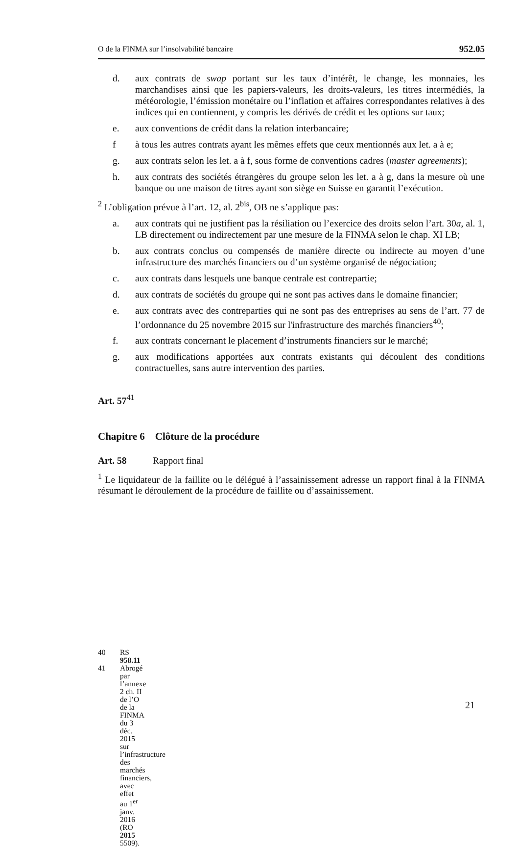O de la FINMA sur l’insolvabilité bancaire 952.05
d. aux contrats de swap portant sur les taux d’intérêt, le change, les monnaies, les marchandises ainsi que les papiers-valeurs, les droits-valeurs, les titres intermédiés, la météorologie, l’émission monétaire ou l’inflation et affaires correspondantes relatives à des indices qui en contiennent, y compris les dérivés de crédit et les options sur taux;
e. aux conventions de crédit dans la relation interbancaire;
f à tous les autres contrats ayant les mêmes effets que ceux mentionnés aux let. a à e;
g. aux contrats selon les let. a à f, sous forme de conventions cadres (master agreements);
h. aux contrats des sociétés étrangères du groupe selon les let. a à g, dans la mesure où une banque ou une maison de titres ayant son siège en Suisse en garantit l’exécution.
<sup>2</sup> L’obligation prévue à l’art. 12, al. 2<sup>bis</sup>, OB ne s’applique pas:
a. aux contrats qui ne justifient pas la résiliation ou l’exercice des droits selon l’art. 30a, al. 1, LB directement ou indirectement par une mesure de la FINMA selon le chap. XI LB;
b. aux contrats conclus ou compensés de manière directe ou indirecte au moyen d’une infrastructure des marchés financiers ou d’un système organisé de négociation;
c. aux contrats dans lesquels une banque centrale est contrepartie;
d. aux contrats de sociétés du groupe qui ne sont pas actives dans le domaine financier;
e. aux contrats avec des contreparties qui ne sont pas des entreprises au sens de l’art. 77 de l’ordonnance du 25 novembre 2015 sur l'infrastructure des marchés financiers<sup>40</sup>;
f. aux contrats concernant le placement d’instruments financiers sur le marché;
g. aux modifications apportées aux contrats existants qui découlent des conditions contractuelles, sans autre intervention des parties.
Art. 57<sup>41</sup>
Chapitre 6 Clôture de la procédure
Art. 58 Rapport final
<sup>1</sup> Le liquidateur de la faillite ou le délégué à l’assainissement adresse un rapport final à la FINMA résumant le déroulement de la procédure de faillite ou d’assainissement.
40 RS 958.11
41 Abrogé par l’annexe 2 ch. II de l’O de la FINMA du 3 déc. 2015 sur l’infrastructure des marchés financiers, avec effet au 1<sup>er</sup> janv. 2016 (RO 2015 5509).
21